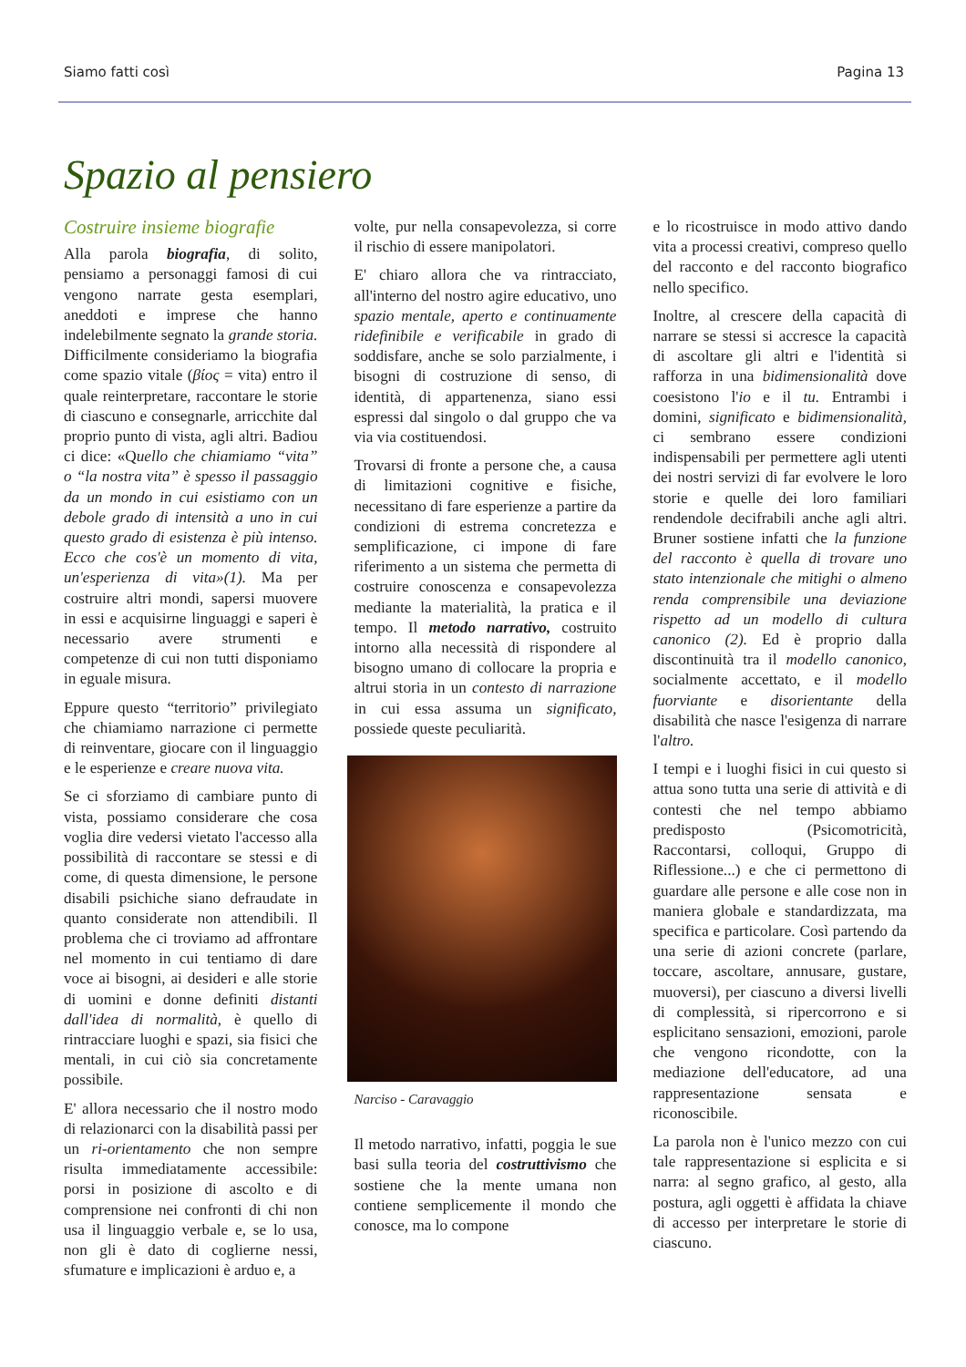Siamo fatti così Pagina 13
Spazio al pensiero
Costruire insieme biografie
Alla parola biografia, di solito, pensiamo a personaggi famosi di cui vengono narrate gesta esemplari, aneddoti e imprese che hanno indelebilmente segnato la grande storia. Difficilmente consideriamo la biografia come spazio vitale (βίος = vita) entro il quale reinterpretare, raccontare le storie di ciascuno e consegnarle, arricchite dal proprio punto di vista, agli altri. Badiou ci dice: «Quello che chiamiamo “vita” o “la nostra vita” è spesso il passaggio da un mondo in cui esistiamo con un debole grado di intensità a uno in cui questo grado di esistenza è più intenso. Ecco che cos'è un momento di vita, un'esperienza di vita»(1). Ma per costruire altri mondi, sapersi muovere in essi e acquisirne linguaggi e saperi è necessario avere strumenti e competenze di cui non tutti disponiamo in eguale misura.
Eppure questo “territorio” privilegiato che chiamiamo narrazione ci permette di reinventare, giocare con il linguaggio e le esperienze e creare nuova vita.
Se ci sforziamo di cambiare punto di vista, possiamo considerare che cosa voglia dire vedersi vietato l'accesso alla possibilità di raccontare se stessi e di come, di questa dimensione, le persone disabili psichiche siano defraudate in quanto considerate non attendibili. Il problema che ci troviamo ad affrontare nel momento in cui tentiamo di dare voce ai bisogni, ai desideri e alle storie di uomini e donne definiti distanti dall'idea di normalità, è quello di rintracciare luoghi e spazi, sia fisici che mentali, in cui ciò sia concretamente possibile.
E' allora necessario che il nostro modo di relazionarci con la disabilità passi per un ri-orientamento che non sempre risulta immediatamente accessibile: porsi in posizione di ascolto e di comprensione nei confronti di chi non usa il linguaggio verbale e, se lo usa, non gli è dato di coglierne nessi, sfumature e implicazioni è arduo e, a
volte, pur nella consapevolezza, si corre il rischio di essere manipolatori.
E' chiaro allora che va rintracciato, all'interno del nostro agire educativo, uno spazio mentale, aperto e continuamente ridefinibile e verificabile in grado di soddisfare, anche se solo parzialmente, i bisogni di costruzione di senso, di identità, di appartenenza, siano essi espressi dal singolo o dal gruppo che va via via costituendosi.
Trovarsi di fronte a persone che, a causa di limitazioni cognitive e fisiche, necessitano di fare esperienze a partire da condizioni di estrema concretezza e semplificazione, ci impone di fare riferimento a un sistema che permetta di costruire conoscenza e consapevolezza mediante la materialità, la pratica e il tempo. Il metodo narrativo, costruito intorno alla necessità di rispondere al bisogno umano di collocare la propria e altrui storia in un contesto di narrazione in cui essa assuma un significato, possiede queste peculiarità.
Narciso - Caravaggio
Il metodo narrativo, infatti, poggia le sue basi sulla teoria del costruttivismo che sostiene che la mente umana non contiene semplicemente il mondo che conosce, ma lo compone
e lo ricostruisce in modo attivo dando vita a processi creativi, compreso quello del racconto e del racconto biografico nello specifico.
Inoltre, al crescere della capacità di narrare se stessi si accresce la capacità di ascoltare gli altri e l'identità si rafforza in una bidimensionalità dove coesistono l'io e il tu. Entrambi i domini, significato e bidimensionalità, ci sembrano essere condizioni indispensabili per permettere agli utenti dei nostri servizi di far evolvere le loro storie e quelle dei loro familiari rendendole decifrabili anche agli altri. Bruner sostiene infatti che la funzione del racconto è quella di trovare uno stato intenzionale che mitighi o almeno renda comprensibile una deviazione rispetto ad un modello di cultura canonico (2). Ed è proprio dalla discontinuità tra il modello canonico, socialmente accettato, e il modello fuorviante e disorientante della disabilità che nasce l'esigenza di narrare l'altro.
I tempi e i luoghi fisici in cui questo si attua sono tutta una serie di attività e di contesti che nel tempo abbiamo predisposto (Psicomotricità, Raccontarsi, colloqui, Gruppo di Riflessione...) e che ci permettono di guardare alle persone e alle cose non in maniera globale e standardizzata, ma specifica e particolare. Così partendo da una serie di azioni concrete (parlare, toccare, ascoltare, annusare, gustare, muoversi), per ciascuno a diversi livelli di complessità, si ripercorrono e si esplicitano sensazioni, emozioni, parole che vengono ricondotte, con la mediazione dell'educatore, ad una rappresentazione sensata e riconoscibile.
La parola non è l'unico mezzo con cui tale rappresentazione si esplicita e si narra: al segno grafico, al gesto, alla postura, agli oggetti è affidata la chiave di accesso per interpretare le storie di ciascuno.